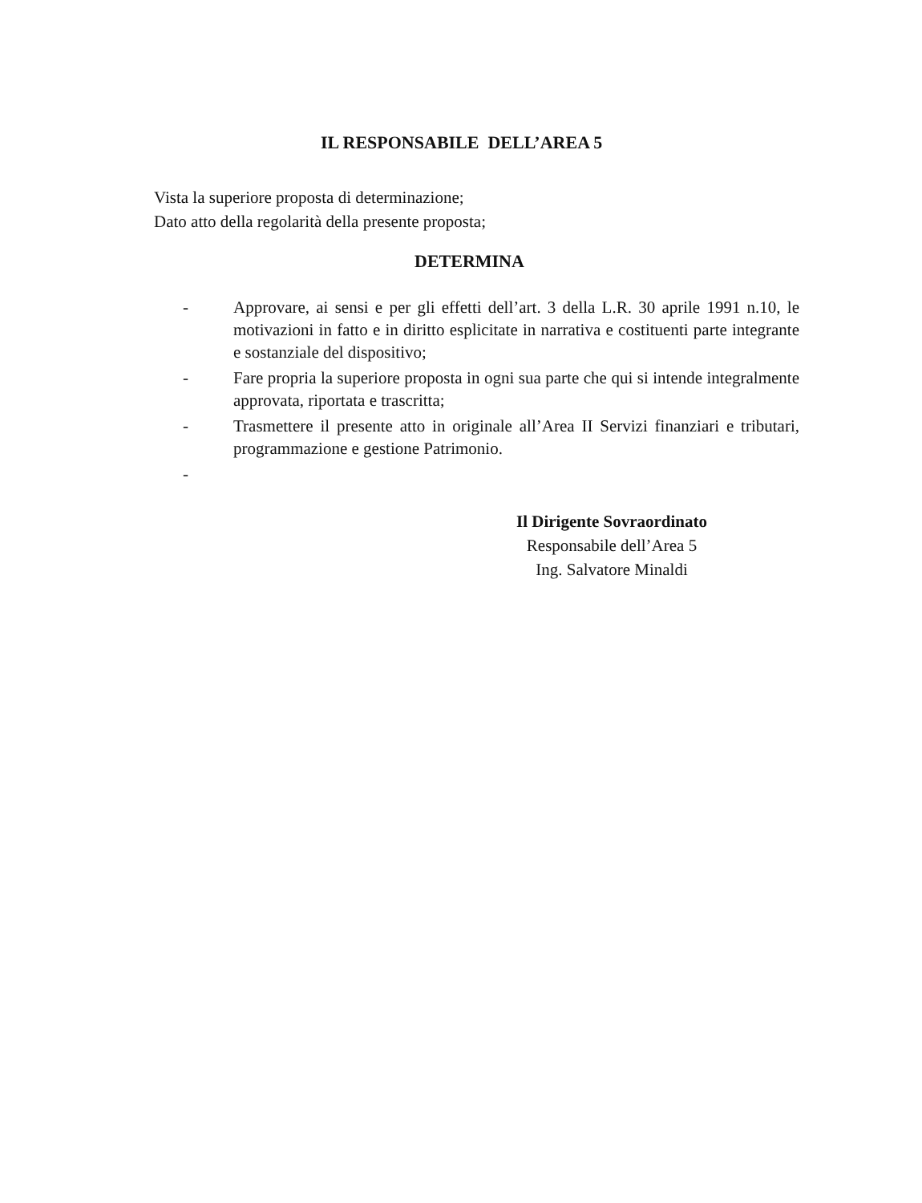IL RESPONSABILE DELL’AREA 5
Vista la superiore proposta di determinazione;
Dato atto della regolarità della presente proposta;
DETERMINA
- Approvare, ai sensi e per gli effetti dell’art. 3 della L.R. 30 aprile 1991 n.10, le motivazioni in fatto e in diritto esplicitate in narrativa e costituenti parte integrante e sostanziale del dispositivo;
- Fare propria la superiore proposta in ogni sua parte che qui si intende integralmente approvata, riportata e trascritta;
- Trasmettere il presente atto in originale all’Area II Servizi finanziari e tributari, programmazione e gestione Patrimonio.
-
Il Dirigente Sovraordinato
Responsabile dell’Area 5
Ing. Salvatore Minaldi